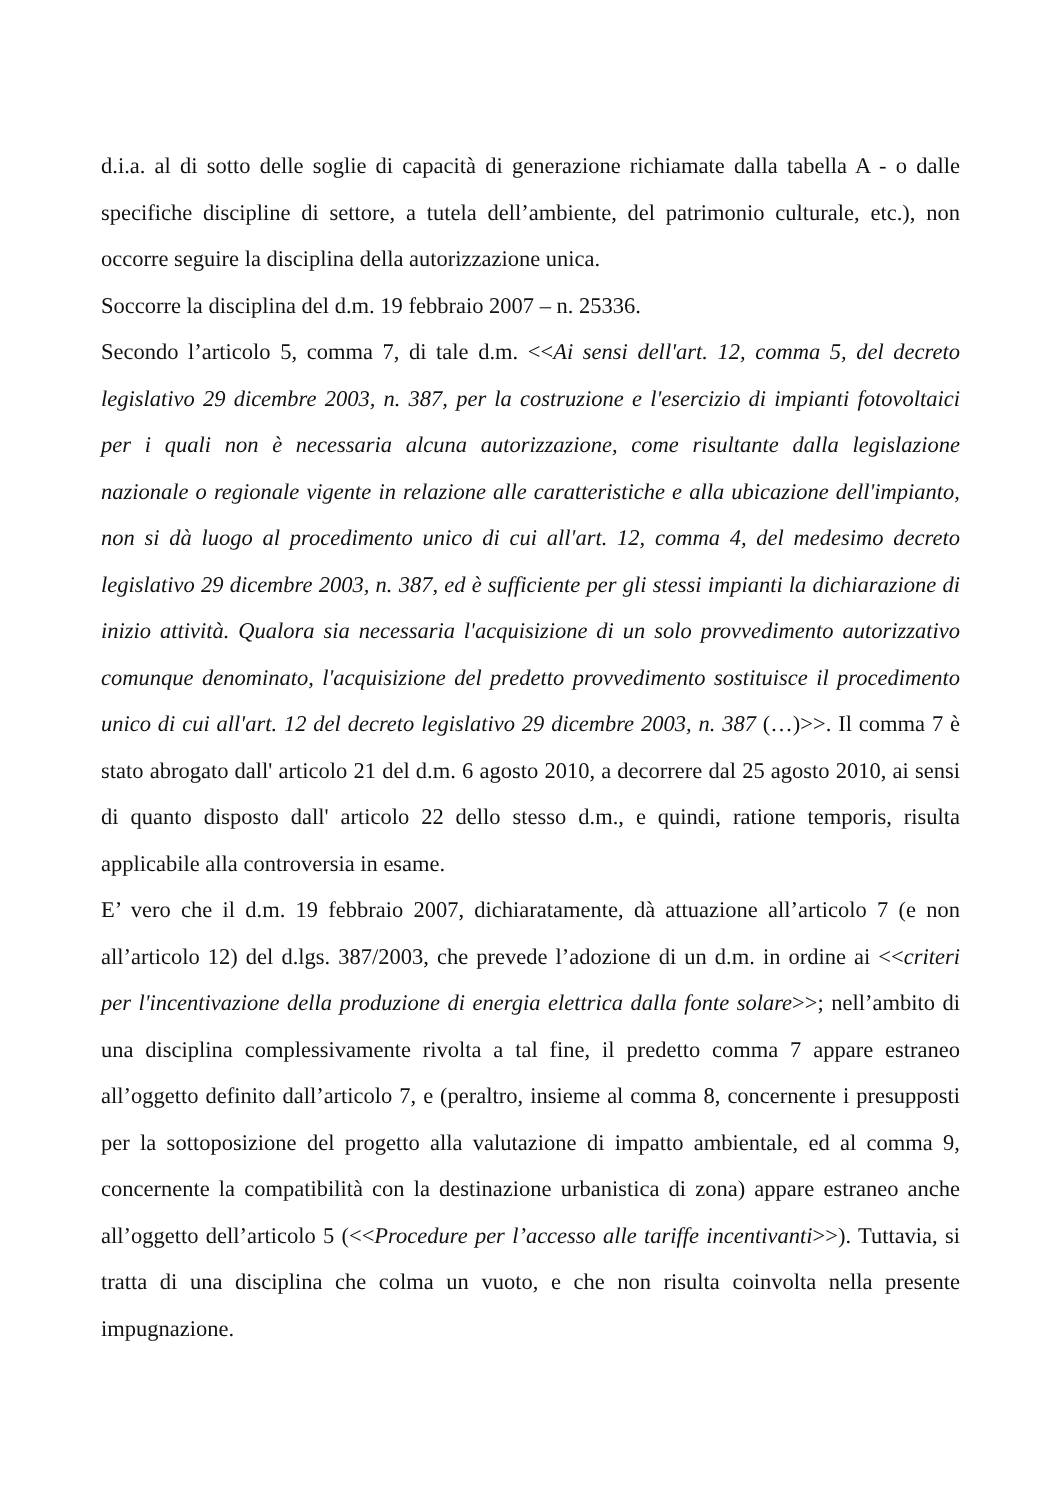d.i.a. al di sotto delle soglie di capacità di generazione richiamate dalla tabella A - o dalle specifiche discipline di settore, a tutela dell’ambiente, del patrimonio culturale, etc.), non occorre seguire la disciplina della autorizzazione unica.
Soccorre la disciplina del d.m. 19 febbraio 2007 – n. 25336.
Secondo l’articolo 5, comma 7, di tale d.m. <<Ai sensi dell'art. 12, comma 5, del decreto legislativo 29 dicembre 2003, n. 387, per la costruzione e l'esercizio di impianti fotovoltaici per i quali non è necessaria alcuna autorizzazione, come risultante dalla legislazione nazionale o regionale vigente in relazione alle caratteristiche e alla ubicazione dell'impianto, non si dà luogo al procedimento unico di cui all'art. 12, comma 4, del medesimo decreto legislativo 29 dicembre 2003, n. 387, ed è sufficiente per gli stessi impianti la dichiarazione di inizio attività. Qualora sia necessaria l'acquisizione di un solo provvedimento autorizzativo comunque denominato, l'acquisizione del predetto provvedimento sostituisce il procedimento unico di cui all'art. 12 del decreto legislativo 29 dicembre 2003, n. 387 (…)>>. Il comma 7 è stato abrogato dall' articolo 21 del d.m. 6 agosto 2010, a decorrere dal 25 agosto 2010, ai sensi di quanto disposto dall' articolo 22 dello stesso d.m., e quindi, ratione temporis, risulta applicabile alla controversia in esame.
E’ vero che il d.m. 19 febbraio 2007, dichiaratamente, dà attuazione all’articolo 7 (e non all’articolo 12) del d.lgs. 387/2003, che prevede l’adozione di un d.m. in ordine ai <<criteri per l'incentivazione della produzione di energia elettrica dalla fonte solare>>; nell’ambito di una disciplina complessivamente rivolta a tal fine, il predetto comma 7 appare estraneo all’oggetto definito dall’articolo 7, e (peraltro, insieme al comma 8, concernente i presupposti per la sottoposizione del progetto alla valutazione di impatto ambientale, ed al comma 9, concernente la compatibilità con la destinazione urbanistica di zona) appare estraneo anche all’oggetto dell’articolo 5 (<<Procedure per l’accesso alle tariffe incentivanti>>). Tuttavia, si tratta di una disciplina che colma un vuoto, e che non risulta coinvolta nella presente impugnazione.